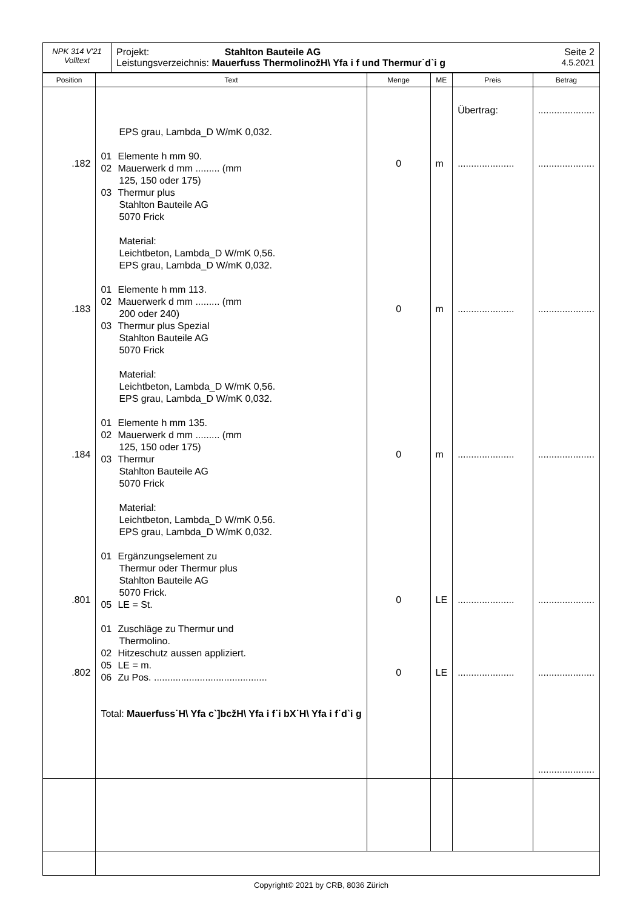| NPK 314 V'21 Volltext | Projekt: Stahlton Bauteile AG Seite 2 Leistungsverzeichnis: Mauerfuss ThermolinožH\ Yfa i f und Thermur˙d`i g 4.5.2021 |
| Position | Text | Menge | ME | Preis | Betrag |
| --- | --- | --- | --- | --- | --- |
| .182 .183 .184 .801 .802 | EPS grau, Lambda_D W/mK 0,032. 01 Elemente h mm 90. 02 Mauerwerk d mm ......... (mm 125, 150 oder 175) 03 Thermur plus Stahlton Bauteile AG 5070 Frick Material: Leichtbeton, Lambda_D W/mK 0,56. EPS grau, Lambda_D W/mK 0,032. 01 Elemente h mm 113. 02 Mauerwerk d mm ......... (mm 200 oder 240) 03 Thermur plus Spezial Stahlton Bauteile AG 5070 Frick Material: Leichtbeton, Lambda_D W/mK 0,56. EPS grau, Lambda_D W/mK 0,032. 01 Elemente h mm 135. 02 Mauerwerk d mm ......... (mm 125, 150 oder 175) 03 Thermur Stahlton Bauteile AG 5070 Frick Material: Leichtbeton, Lambda_D W/mK 0,56. EPS grau, Lambda_D W/mK 0,032. 01 Ergänzungselement zu Thermur oder Thermur plus Stahlton Bauteile AG 5070 Frick. 05 LE = St. 01 Zuschläge zu Thermur und Thermolino. 02 Hitzeschutz aussen appliziert. 05 LE = m. 06 Zu Pos. .......................................... Total: Mauerfuss˙H\ Yfa c`]bcžH\ Yfa i f˙i bX˙H\ Yfa i f˙d`i g | 0 0 0 0 0 | m m m LE LE | Übertrag: ..................... ..................... ..................... ..................... ..................... | ..................... ..................... ..................... ..................... ..................... ..................... ..................... |
Copyright© 2021 by CRB, 8036 Zürich